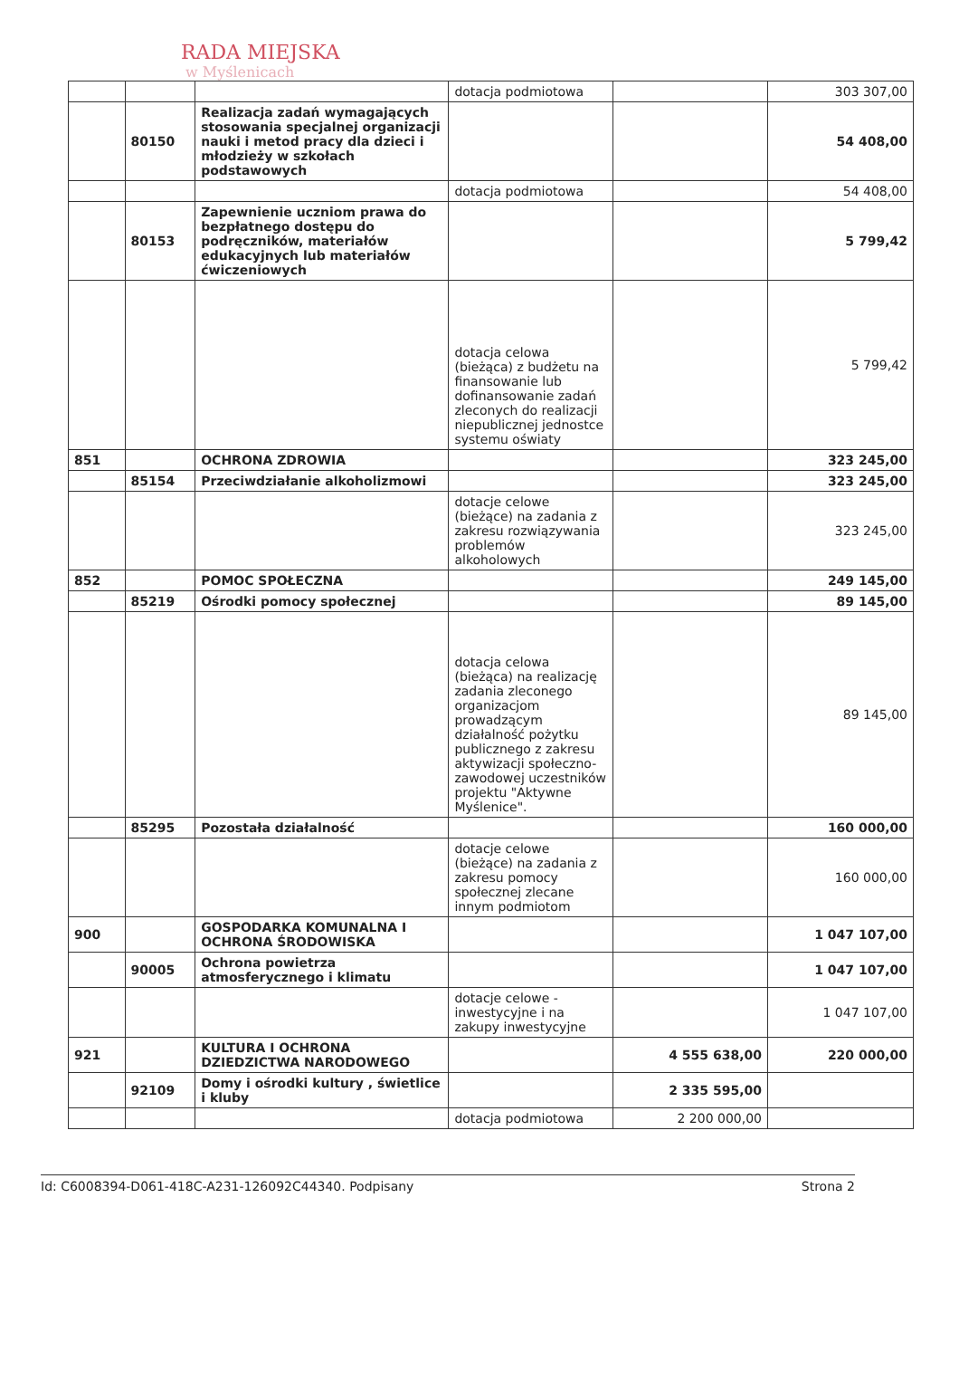RADA MIEJSKA
w Myślenicach
| | | | dotacja podmiotowa | | 303 307,00 |
| | 80150 | Realizacja zadań wymagających stosowania specjalnej organizacji nauki i metod pracy dla dzieci i młodzieży w szkołach podstawowych | | | 54 408,00 |
| | | | dotacja podmiotowa | | 54 408,00 |
| | 80153 | Zapewnienie uczniom prawa do bezpłatnego dostępu do podręczników, materiałów edukacyjnych lub materiałów ćwiczeniowych | | | 5 799,42 |
| | | | dotacja celowa (bieżąca) z budżetu na finansowanie lub dofinansowanie zadań zleconych do realizacji niepublicznej jednostce systemu oświaty | | 5 799,42 |
| 851 | | OCHRONA ZDROWIA | | | 323 245,00 |
| | 85154 | Przeciwdziałanie alkoholizmowi | | | 323 245,00 |
| | | | dotacje celowe (bieżące) na zadania z zakresu rozwiązywania problemów alkoholowych | | 323 245,00 |
| 852 | | POMOC SPOŁECZNA | | | 249 145,00 |
| | 85219 | Ośrodki pomocy społecznej | | | 89 145,00 |
| | | | dotacja celowa (bieżąca) na realizację zadania zleconego organizacjom prowadzącym działalność pożytku publicznego z zakresu aktywizacji społeczno-zawodowej uczestników projektu "Aktywne Myślenice". | | 89 145,00 |
| | 85295 | Pozostała działalność | | | 160 000,00 |
| | | | dotacje celowe (bieżące) na zadania z zakresu pomocy społecznej zlecane innym podmiotom | | 160 000,00 |
| 900 | | GOSPODARKA KOMUNALNA I OCHRONA ŚRODOWISKA | | | 1 047 107,00 |
| | 90005 | Ochrona powietrza atmosferycznego i klimatu | | | 1 047 107,00 |
| | | | dotacje celowe - inwestycyjne i na zakupy inwestycyjne | | 1 047 107,00 |
| 921 | | KULTURA I OCHRONA DZIEDZICTWA NARODOWEGO | | 4 555 638,00 | 220 000,00 |
| | 92109 | Domy i ośrodki kultury , świetlice i kluby | | 2 335 595,00 | |
| | | | dotacja podmiotowa | 2 200 000,00 | |
Id: C6008394-D061-418C-A231-126092C44340. Podpisany Strona 2